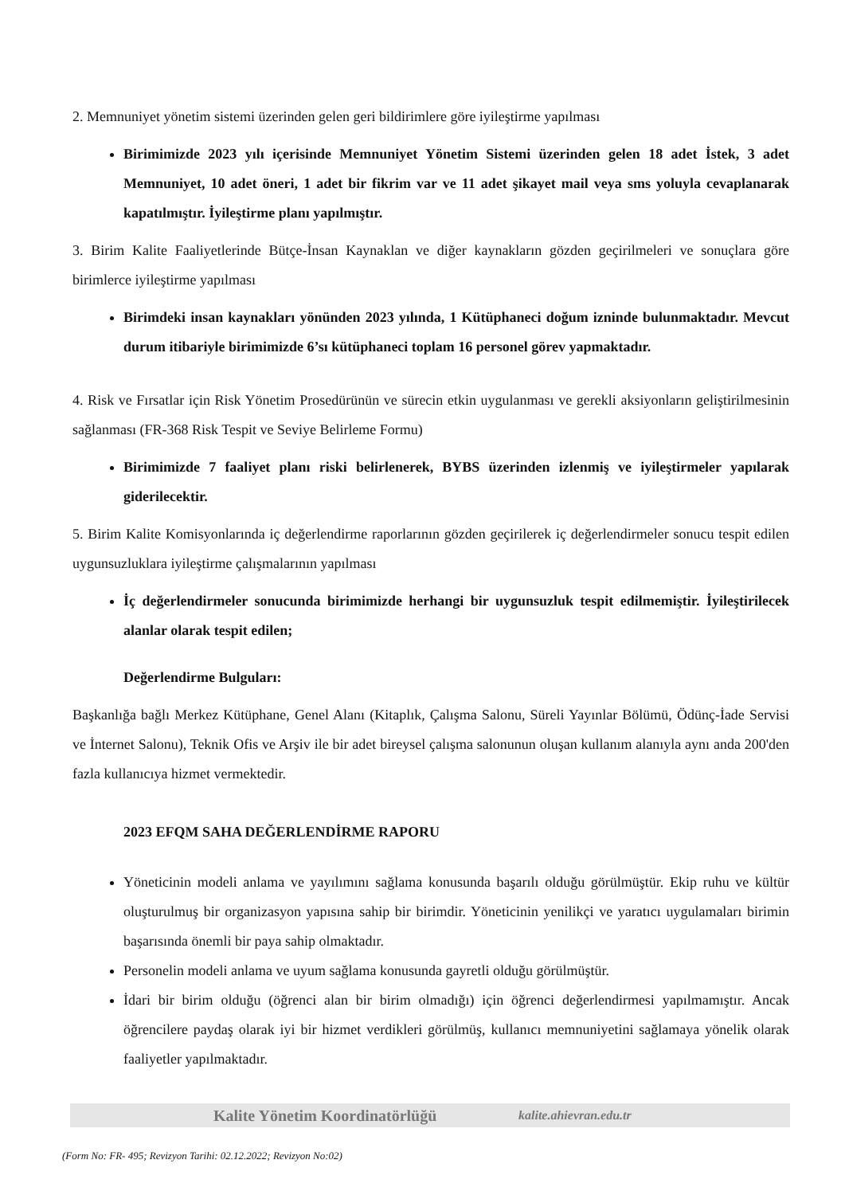2. Memnuniyet yönetim sistemi üzerinden gelen geri bildirimlere göre iyileştirme yapılması
Birimimizde 2023 yılı içerisinde Memnuniyet Yönetim Sistemi üzerinden gelen 18 adet İstek, 3 adet Memnuniyet, 10 adet öneri, 1 adet bir fikrim var ve 11 adet şikayet mail veya sms yoluyla cevaplanarak kapatılmıştır. İyileştirme planı yapılmıştır.
3. Birim Kalite Faaliyetlerinde Bütçe-İnsan Kaynaklan ve diğer kaynakların gözden geçirilmeleri ve sonuçlara göre birimlerce iyileştirme yapılması
Birimdeki insan kaynakları yönünden 2023 yılında, 1 Kütüphaneci doğum izninde bulunmaktadır. Mevcut durum itibariyle birimimizde 6’sı kütüphaneci toplam 16 personel görev yapmaktadır.
4. Risk ve Fırsatlar için Risk Yönetim Prosedürünün ve sürecin etkin uygulanması ve gerekli aksiyonların geliştirilmesinin sağlanması (FR-368 Risk Tespit ve Seviye Belirleme Formu)
Birimimizde 7 faaliyet planı riski belirlenerek, BYBS üzerinden izlenmiş ve iyileştirmeler yapılarak giderilecektir.
5. Birim Kalite Komisyonlarında iç değerlendirme raporlarının gözden geçirilerek iç değerlendirmeler sonucu tespit edilen uygunsuzluklara iyileştirme çalışmalarının yapılması
İç değerlendirmeler sonucunda birimimizde herhangi bir uygunsuzluk tespit edilmemiştir. İyileştirilecek alanlar olarak tespit edilen;
Değerlendirme Bulguları:
Başkanlığa bağlı Merkez Kütüphane, Genel Alanı (Kitaplık, Çalışma Salonu, Süreli Yayınlar Bölümü, Ödünç-İade Servisi ve İnternet Salonu), Teknik Ofis ve Arşiv ile bir adet bireysel çalışma salonunun oluşan kullanım alanıyla aynı anda 200'den fazla kullanıcıya hizmet vermektedir.
2023 EFQM SAHA DEĞERLENDİRME RAPORU
Yöneticinin modeli anlama ve yayılımını sağlama konusunda başarılı olduğu görülmüştür. Ekip ruhu ve kültür oluşturulmuş bir organizasyon yapısına sahip bir birimdir. Yöneticinin yenilikçi ve yaratıcı uygulamaları birimin başarısında önemli bir paya sahip olmaktadır.
Personelin modeli anlama ve uyum sağlama konusunda gayretli olduğu görülmüştür.
İdari bir birim olduğu (öğrenci alan bir birim olmadığı) için öğrenci değerlendirmesi yapılmamıştır. Ancak öğrencilere paydaş olarak iyi bir hizmet verdikleri görülmüş, kullanıcı memnuniyetini sağlamaya yönelik olarak faaliyetler yapılmaktadır.
Kalite Yönetim Koordinatörlüğü kalite.ahievran.edu.tr
(Form No: FR- 495; Revizyon Tarihi: 02.12.2022; Revizyon No:02)